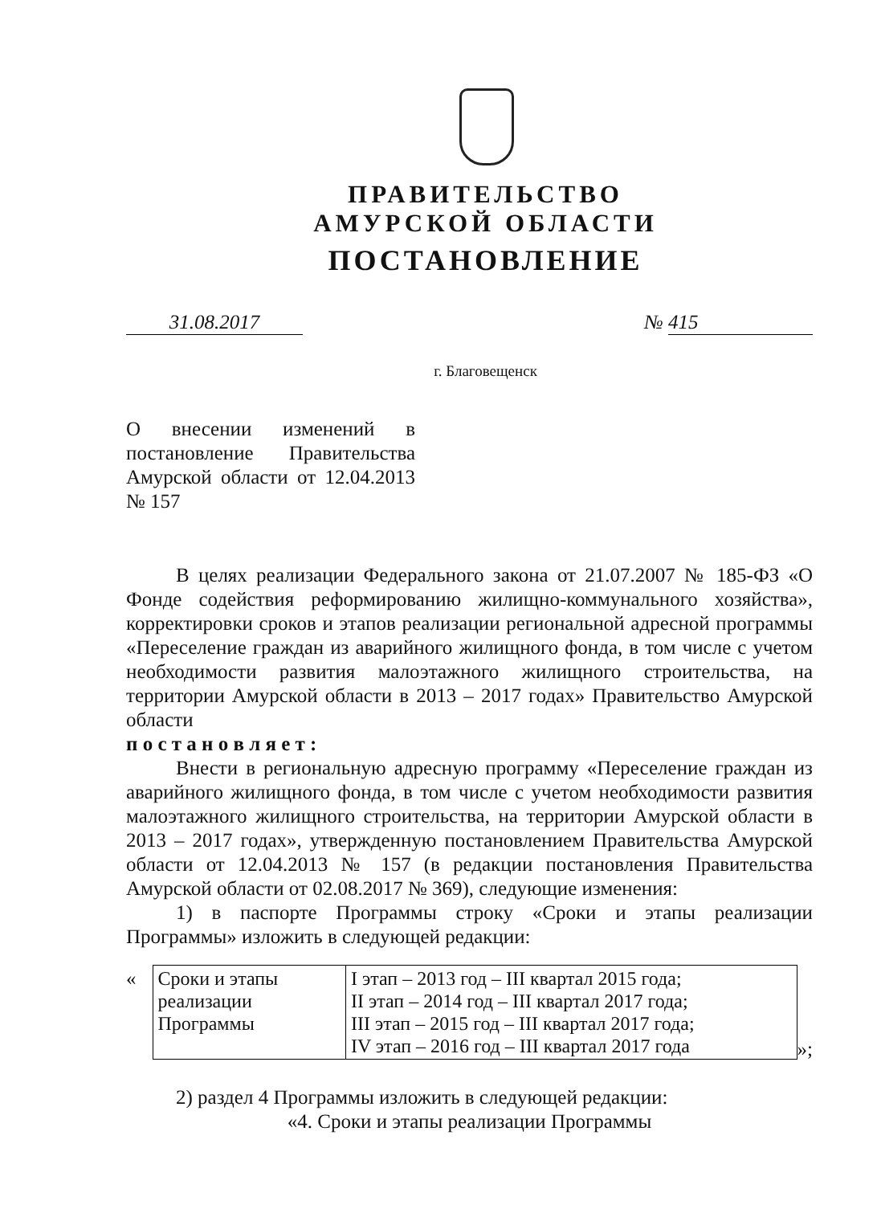ПРАВИТЕЛЬСТВО
АМУРСКОЙ ОБЛАСТИ
ПОСТАНОВЛЕНИЕ
31.08.2017 № 415
г. Благовещенск
О внесении изменений в постановление Правительства Амурской области от 12.04.2013 № 157
В целях реализации Федерального закона от 21.07.2007 № 185-ФЗ «О Фонде содействия реформированию жилищно-коммунального хозяйства», корректировки сроков и этапов реализации региональной адресной программы «Переселение граждан из аварийного жилищного фонда, в том числе с учетом необходимости развития малоэтажного жилищного строительства, на территории Амурской области в 2013 – 2017 годах» Правительство Амурской области
п о с т а н о в л я е т :
Внести в региональную адресную программу «Переселение граждан из аварийного жилищного фонда, в том числе с учетом необходимости развития малоэтажного жилищного строительства, на территории Амурской области в 2013 – 2017 годах», утвержденную постановлением Правительства Амурской области от 12.04.2013 № 157 (в редакции постановления Правительства Амурской области от 02.08.2017 № 369), следующие изменения:
1) в паспорте Программы строку «Сроки и этапы реализации Программы» изложить в следующей редакции:
«
| Сроки и этапы реализации Программы | I этап – 2013 год – III квартал 2015 года; II этап – 2014 год – III квартал 2017 года; III этап – 2015 год – III квартал 2017 года; IV этап – 2016 год – III квартал 2017 года |
»;
2) раздел 4 Программы изложить в следующей редакции:
«4. Сроки и этапы реализации Программы